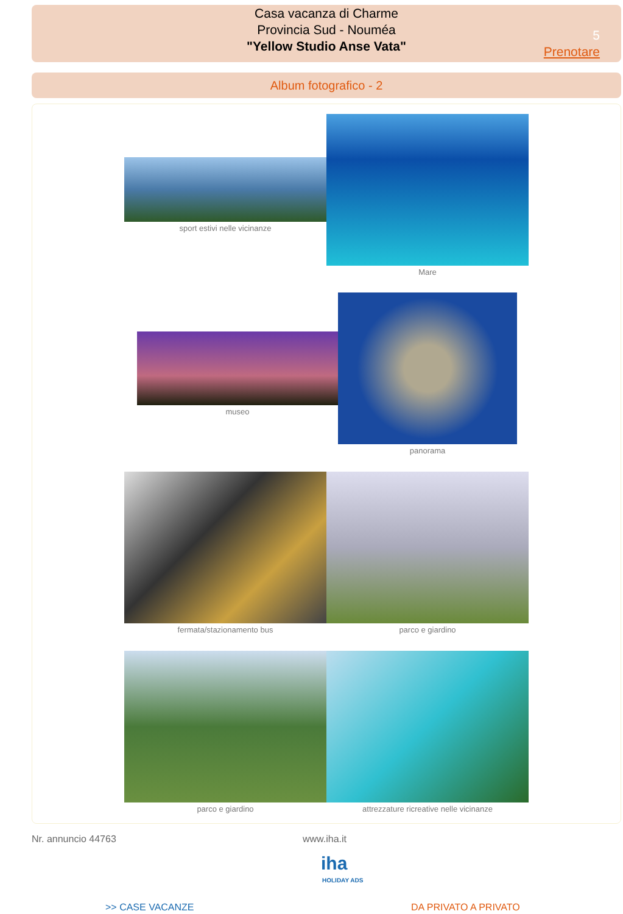Casa vacanza di Charme
Provincia Sud - Nouméa
"Yellow Studio Anse Vata"
5
Prenotare
Album fotografico - 2
sport estivi nelle vicinanze
Mare
museo
panorama
fermata/stazionamento bus parco e giardino
parco e giardino attrezzature ricreative nelle vicinanze
Nr. annuncio 44763 www.iha.it
iha
HOLIDAY ADS
>> CASE VACANZE DA PRIVATO A PRIVATO